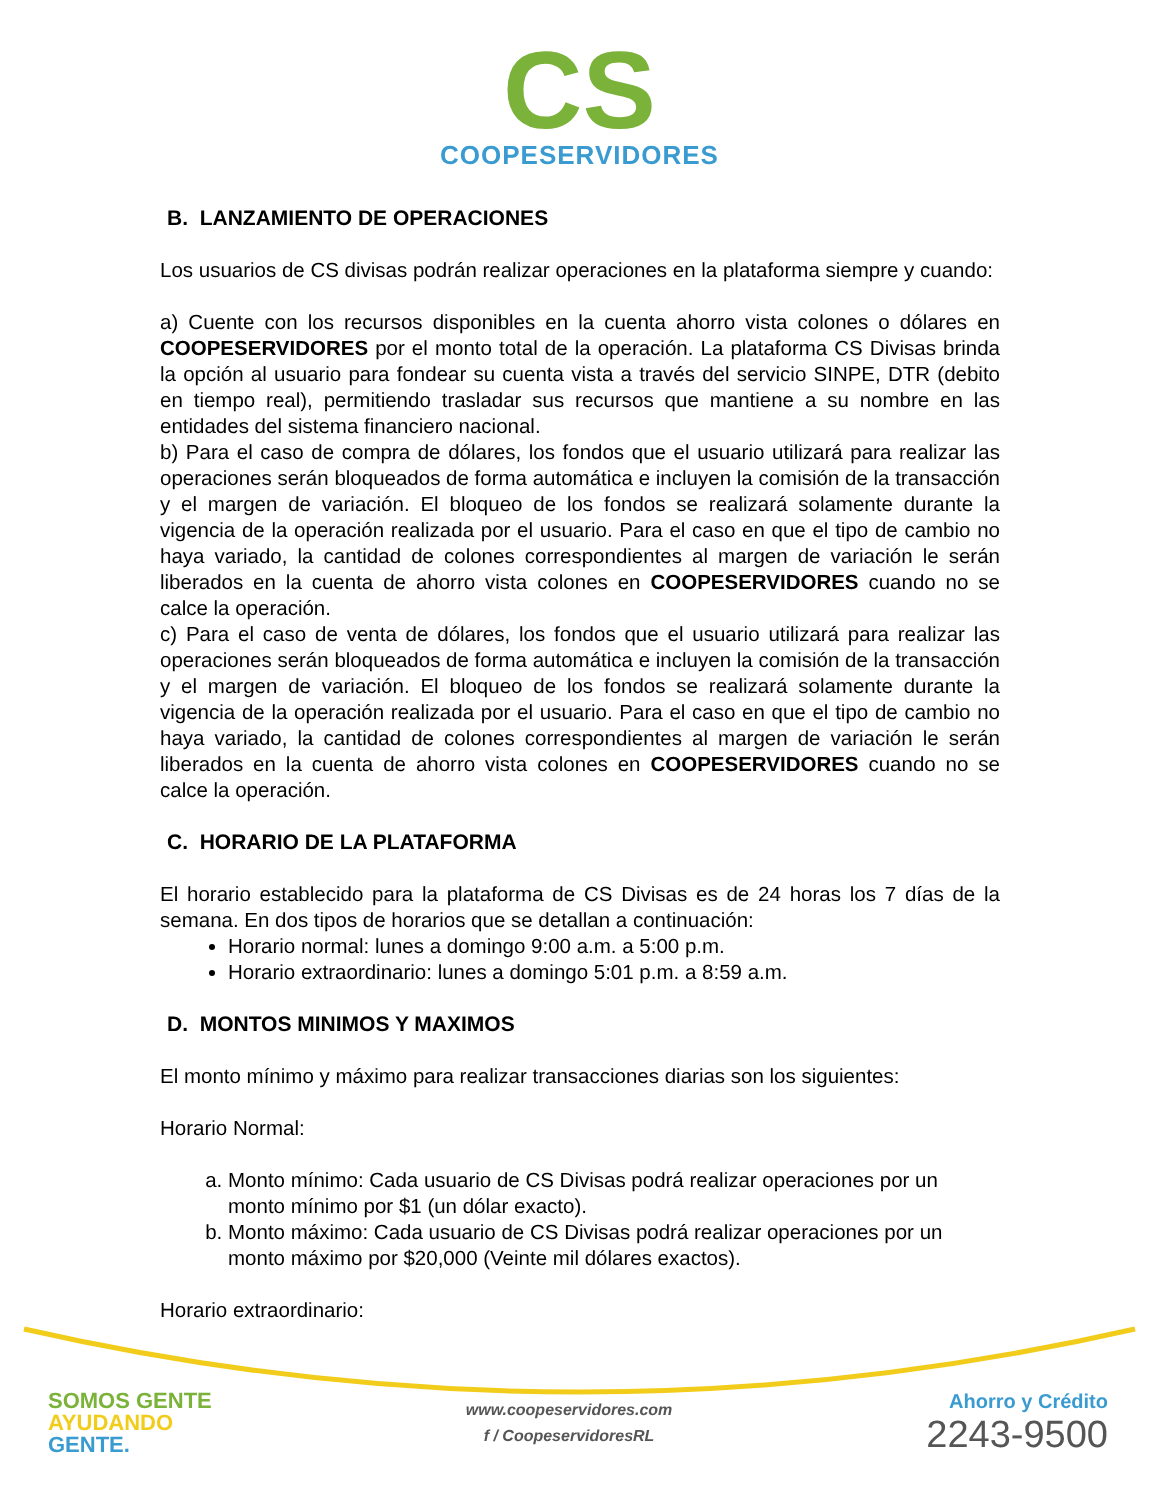CS
COOPESERVIDORES
B. LANZAMIENTO DE OPERACIONES
Los usuarios de CS divisas podrán realizar operaciones en la plataforma siempre y cuando:
a) Cuente con los recursos disponibles en la cuenta ahorro vista colones o dólares en COOPESERVIDORES por el monto total de la operación. La plataforma CS Divisas brinda la opción al usuario para fondear su cuenta vista a través del servicio SINPE, DTR (debito en tiempo real), permitiendo trasladar sus recursos que mantiene a su nombre en las entidades del sistema financiero nacional.
b) Para el caso de compra de dólares, los fondos que el usuario utilizará para realizar las operaciones serán bloqueados de forma automática e incluyen la comisión de la transacción y el margen de variación. El bloqueo de los fondos se realizará solamente durante la vigencia de la operación realizada por el usuario. Para el caso en que el tipo de cambio no haya variado, la cantidad de colones correspondientes al margen de variación le serán liberados en la cuenta de ahorro vista colones en COOPESERVIDORES cuando no se calce la operación.
c) Para el caso de venta de dólares, los fondos que el usuario utilizará para realizar las operaciones serán bloqueados de forma automática e incluyen la comisión de la transacción y el margen de variación. El bloqueo de los fondos se realizará solamente durante la vigencia de la operación realizada por el usuario. Para el caso en que el tipo de cambio no haya variado, la cantidad de colones correspondientes al margen de variación le serán liberados en la cuenta de ahorro vista colones en COOPESERVIDORES cuando no se calce la operación.
C. HORARIO DE LA PLATAFORMA
El horario establecido para la plataforma de CS Divisas es de 24 horas los 7 días de la semana. En dos tipos de horarios que se detallan a continuación:
Horario normal: lunes a domingo 9:00 a.m. a 5:00 p.m.
Horario extraordinario: lunes a domingo 5:01 p.m. a 8:59 a.m.
D. MONTOS MINIMOS Y MAXIMOS
El monto mínimo y máximo para realizar transacciones diarias son los siguientes:
Horario Normal:
a. Monto mínimo: Cada usuario de CS Divisas podrá realizar operaciones por un monto mínimo por $1 (un dólar exacto).
b. Monto máximo: Cada usuario de CS Divisas podrá realizar operaciones por un monto máximo por $20,000 (Veinte mil dólares exactos).
Horario extraordinario:
SOMOS GENTE
AYUDANDO
GENTE.
www.coopeservidores.com
f / CoopeservidoresRL
Ahorro y Crédito
2243-9500